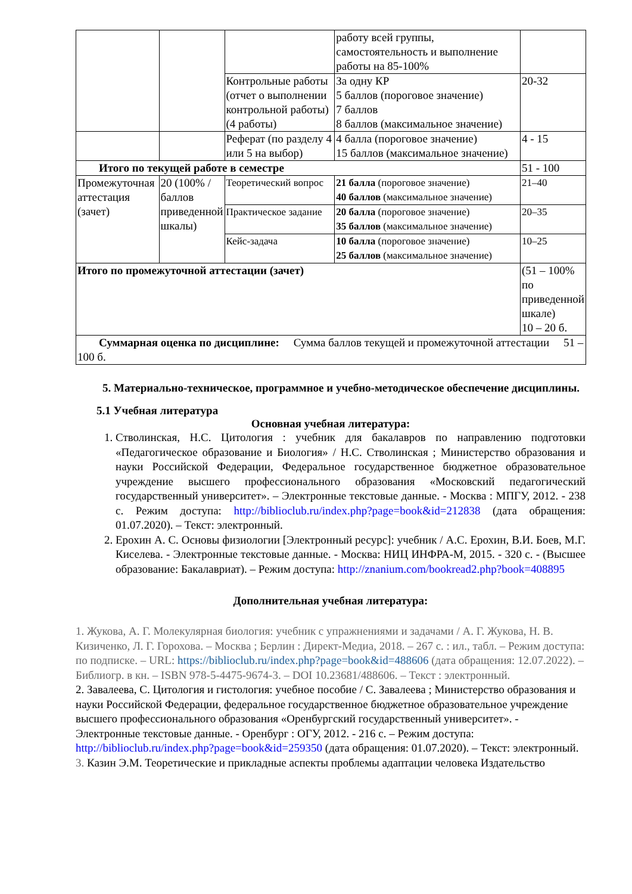| | | | работу всей группы, самостоятельность и выполнение работы на 85-100% | |
| | | Контрольные работы (отчет о выполнении контрольной работы) (4 работы) | За одну КР 5 баллов (пороговое значение) 7 баллов 8 баллов (максимальное значение) | 20-32 |
| | | Реферат (по разделу 4 или 5 на выбор) | 4 балла (пороговое значение) 15 баллов (максимальное значение) | 4 - 15 |
| Итого по текущей работе в семестре | | | | 51 - 100 |
| Промежуточная аттестация (зачет) | 20 (100% /баллов приведенной шкалы) | Теоретический вопрос | 21 балла (пороговое значение) 40 баллов (максимальное значение) | 21–40 |
| | | Практическое задание | 20 балла (пороговое значение) 35 баллов (максимальное значение) | 20–35 |
| | | Кейс-задача | 10 балла (пороговое значение) 25 баллов (максимальное значение) | 10–25 |
| Итого по промежуточной аттестации (зачет) | | | | (51 – 100% по приведенной шкале) 10 – 20 б. |
| Суммарная оценка по дисциплине: Сумма баллов текущей и промежуточной аттестации 51 – 100 б. | | | | |
5. Материально-техническое, программное и учебно-методическое обеспечение дисциплины.
5.1 Учебная литература
Основная учебная литература:
1. Стволинская, Н.С. Цитология : учебник для бакалавров по направлению подготовки «Педагогическое образование и Биология» / Н.С. Стволинская ; Министерство образования и науки Российской Федерации, Федеральное государственное бюджетное образовательное учреждение высшего профессионального образования «Московский педагогический государственный университет». – Электронные текстовые данные. - Москва : МПГУ, 2012. - 238 с. Режим доступа: http://biblioclub.ru/index.php?page=book&id=212838 (дата обращения: 01.07.2020). – Текст: электронный.
2. Ерохин А. С. Основы физиологии [Электронный ресурс]: учебник / А.С. Ерохин, В.И. Боев, М.Г. Киселева. - Электронные текстовые данные. - Москва: НИЦ ИНФРА-М, 2015. - 320 с. - (Высшее образование: Бакалавриат). – Режим доступа: http://znanium.com/bookread2.php?book=408895
Дополнительная учебная литература:
1. Жукова, А. Г. Молекулярная биология: учебник с упражнениями и задачами / А. Г. Жукова, Н. В. Кизиченко, Л. Г. Горохова. – Москва ; Берлин : Директ-Медиа, 2018. – 267 с. : ил., табл. – Режим доступа: по подписке. – URL: https://biblioclub.ru/index.php?page=book&id=488606 (дата обращения: 12.07.2022). – Библиогр. в кн. – ISBN 978-5-4475-9674-3. – DOI 10.23681/488606. – Текст : электронный.
2. Завалеева, С. Цитология и гистология: учебное пособие / С. Завалеева ; Министерство образования и науки Российской Федерации, федеральное государственное бюджетное образовательное учреждение высшего профессионального образования «Оренбургский государственный университет». - Электронные текстовые данные. - Оренбург : ОГУ, 2012. - 216 с. – Режим доступа: http://biblioclub.ru/index.php?page=book&id=259350 (дата обращения: 01.07.2020). – Текст: электронный.
3. Казин Э.М. Теоретические и прикладные аспекты проблемы адаптации человека Издательство